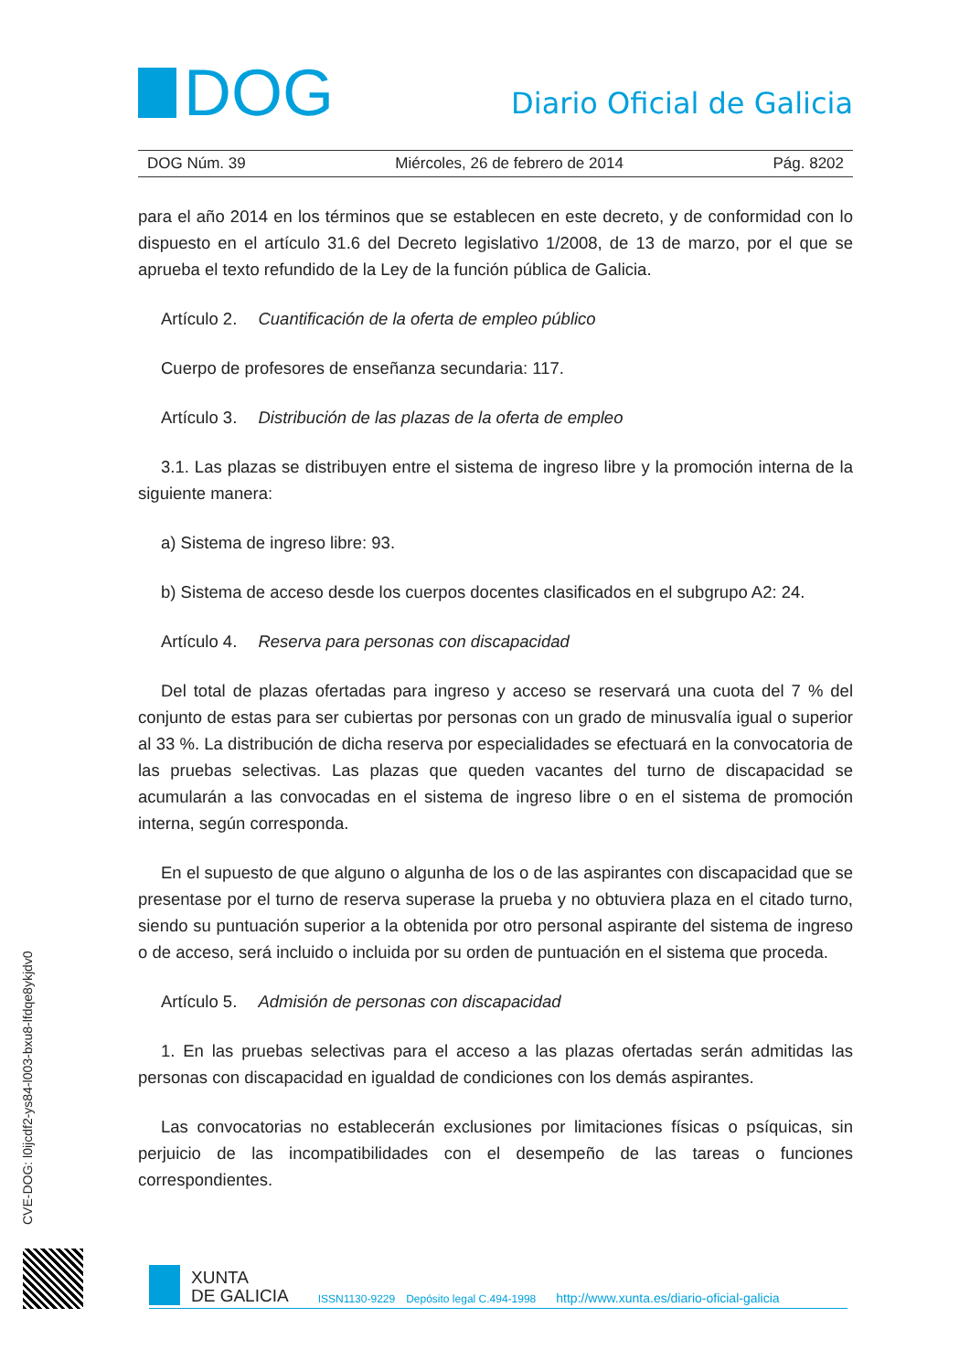DOG
Diario Oficial de Galicia
DOG Núm. 39 Miércoles, 26 de febrero de 2014 Pág. 8202
para el año 2014 en los términos que se establecen en este decreto, y de conformidad con lo dispuesto en el artículo 31.6 del Decreto legislativo 1/2008, de 13 de marzo, por el que se aprueba el texto refundido de la Ley de la función pública de Galicia.
Artículo 2. Cuantificación de la oferta de empleo público
Cuerpo de profesores de enseñanza secundaria: 117.
Artículo 3. Distribución de las plazas de la oferta de empleo
3.1. Las plazas se distribuyen entre el sistema de ingreso libre y la promoción interna de la siguiente manera:
a) Sistema de ingreso libre: 93.
b) Sistema de acceso desde los cuerpos docentes clasificados en el subgrupo A2: 24.
Artículo 4. Reserva para personas con discapacidad
Del total de plazas ofertadas para ingreso y acceso se reservará una cuota del 7 % del conjunto de estas para ser cubiertas por personas con un grado de minusvalía igual o superior al 33 %. La distribución de dicha reserva por especialidades se efectuará en la convocatoria de las pruebas selectivas. Las plazas que queden vacantes del turno de discapacidad se acumularán a las convocadas en el sistema de ingreso libre o en el sistema de promoción interna, según corresponda.
En el supuesto de que alguno o algunha de los o de las aspirantes con discapacidad que se presentase por el turno de reserva superase la prueba y no obtuviera plaza en el citado turno, siendo su puntuación superior a la obtenida por otro personal aspirante del sistema de ingreso o de acceso, será incluido o incluida por su orden de puntuación en el sistema que proceda.
Artículo 5. Admisión de personas con discapacidad
1. En las pruebas selectivas para el acceso a las plazas ofertadas serán admitidas las personas con discapacidad en igualdad de condiciones con los demás aspirantes.
Las convocatorias no establecerán exclusiones por limitaciones físicas o psíquicas, sin perjuicio de las incompatibilidades con el desempeño de las tareas o funciones correspondientes.
CVE-DOG: l0ijcdf2-ys84-l003-bxu8-lfdqe8ykjdv0
XUNTA
DE GALICIA
ISSN1130-9229 Depósito legal C.494-1998 http://www.xunta.es/diario-oficial-galicia